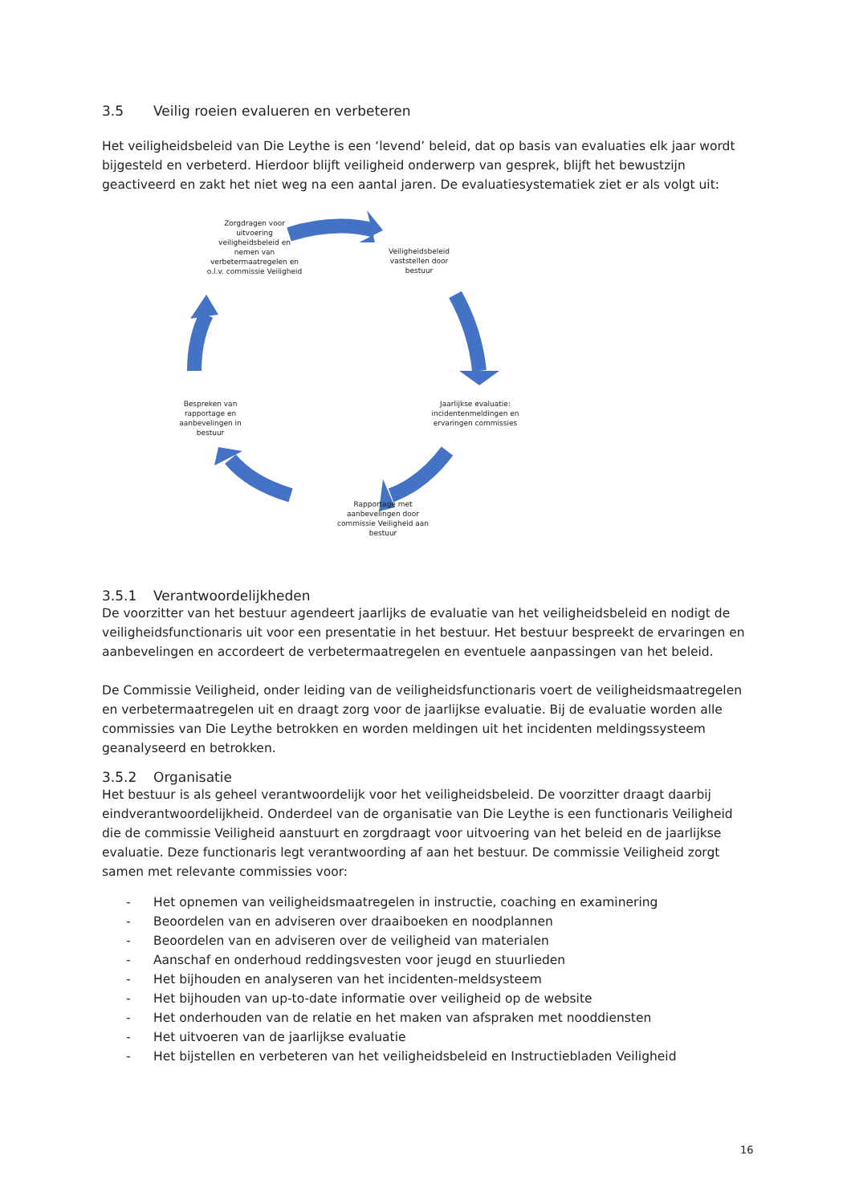3.5 Veilig roeien evalueren en verbeteren
Het veiligheidsbeleid van Die Leythe is een ‘levend’ beleid, dat op basis van evaluaties elk jaar wordt bijgesteld en verbeterd. Hierdoor blijft veiligheid onderwerp van gesprek, blijft het bewustzijn geactiveerd en zakt het niet weg na een aantal jaren. De evaluatiesystematiek ziet er als volgt uit:
Zorgdragen voor uitvoering veiligheidsbeleid en nemen van verbetermaatregelen en o.l.v. commissie Veiligheid
Veiligheidsbeleid vaststellen door bestuur
Jaarlijkse evaluatie: incidentenmeldingen en ervaringen commissies
Rapportage met aanbevelingen door commissie Veiligheid aan bestuur
Bespreken van rapportage en aanbevelingen in bestuur
3.5.1 Verantwoordelijkheden
De voorzitter van het bestuur agendeert jaarlijks de evaluatie van het veiligheidsbeleid en nodigt de veiligheidsfunctionaris uit voor een presentatie in het bestuur. Het bestuur bespreekt de ervaringen en aanbevelingen en accordeert de verbetermaatregelen en eventuele aanpassingen van het beleid.
De Commissie Veiligheid, onder leiding van de veiligheidsfunctionaris voert de veiligheidsmaatregelen en verbetermaatregelen uit en draagt zorg voor de jaarlijkse evaluatie. Bij de evaluatie worden alle commissies van Die Leythe betrokken en worden meldingen uit het incidenten meldingssysteem geanalyseerd en betrokken.
3.5.2 Organisatie
Het bestuur is als geheel verantwoordelijk voor het veiligheidsbeleid. De voorzitter draagt daarbij eindverantwoordelijkheid. Onderdeel van de organisatie van Die Leythe is een functionaris Veiligheid die de commissie Veiligheid aanstuurt en zorgdraagt voor uitvoering van het beleid en de jaarlijkse evaluatie. Deze functionaris legt verantwoording af aan het bestuur. De commissie Veiligheid zorgt samen met relevante commissies voor:
- Het opnemen van veiligheidsmaatregelen in instructie, coaching en examinering
- Beoordelen van en adviseren over draaiboeken en noodplannen
- Beoordelen van en adviseren over de veiligheid van materialen
- Aanschaf en onderhoud reddingsvesten voor jeugd en stuurlieden
- Het bijhouden en analyseren van het incidenten-meldsysteem
- Het bijhouden van up-to-date informatie over veiligheid op de website
- Het onderhouden van de relatie en het maken van afspraken met nooddiensten
- Het uitvoeren van de jaarlijkse evaluatie
- Het bijstellen en verbeteren van het veiligheidsbeleid en Instructiebladen Veiligheid
16